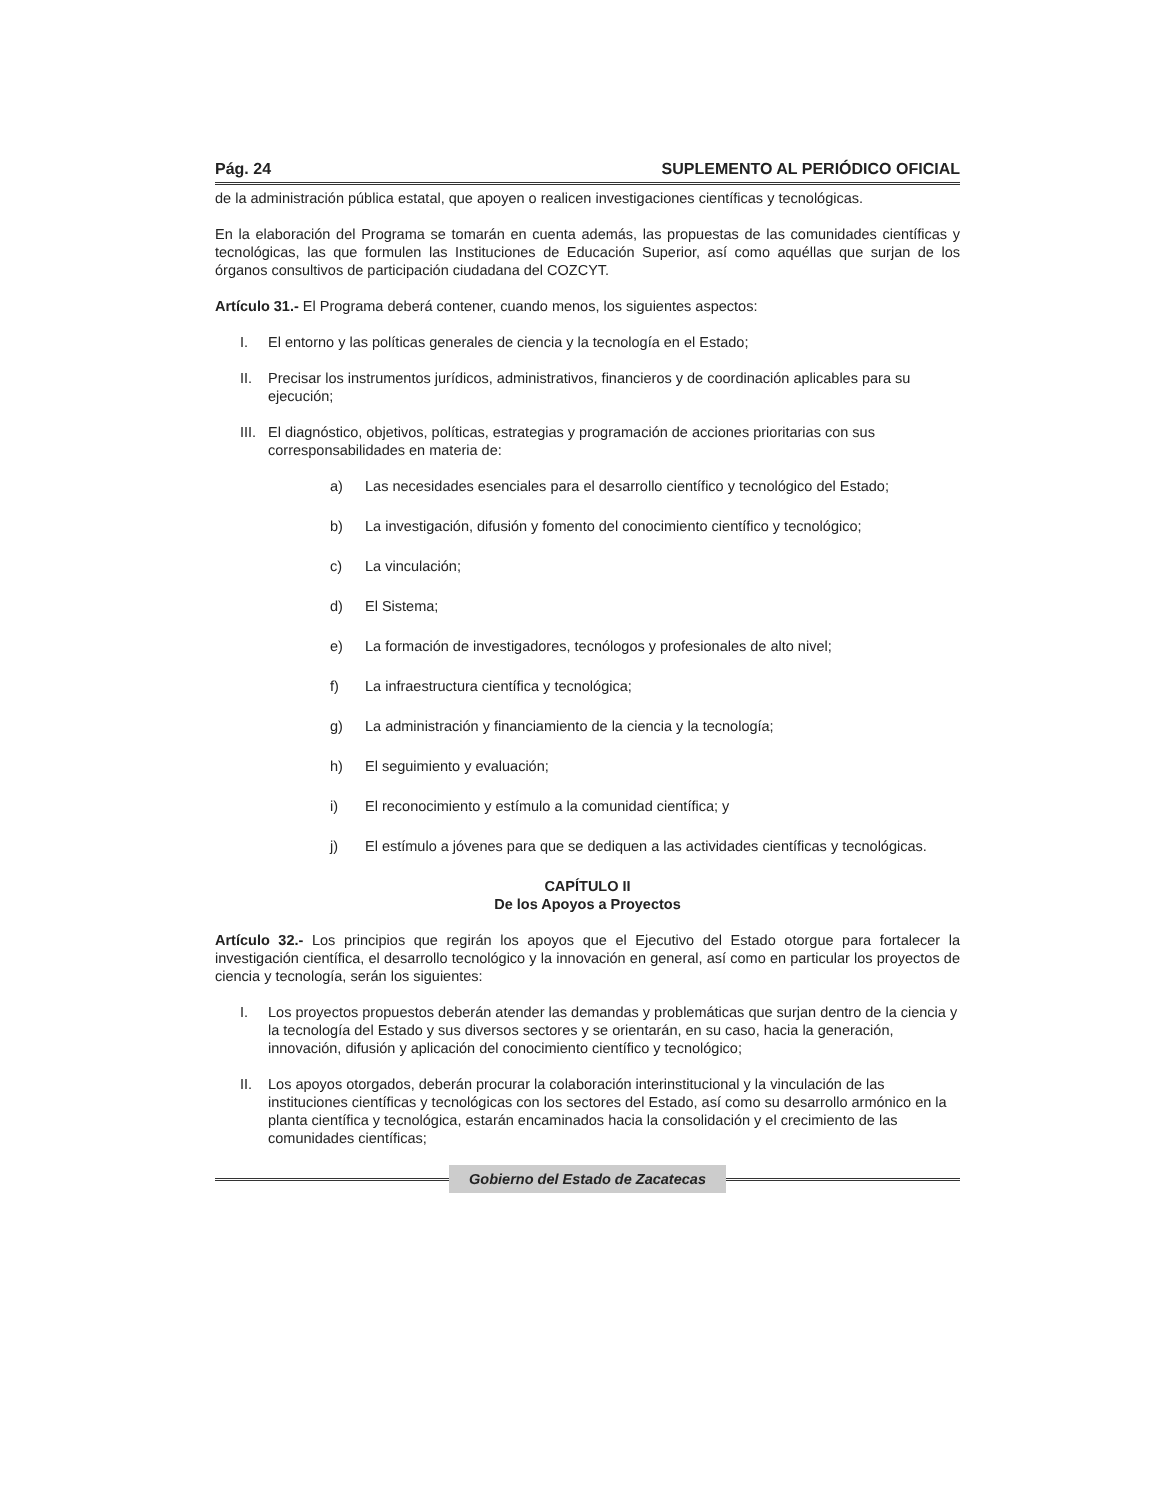Pág. 24 SUPLEMENTO AL PERIÓDICO OFICIAL
de la administración pública estatal, que apoyen o realicen investigaciones científicas y tecnológicas.
En la elaboración del Programa se tomarán en cuenta además, las propuestas de las comunidades científicas y tecnológicas, las que formulen las Instituciones de Educación Superior, así como aquéllas que surjan de los órganos consultivos de participación ciudadana del COZCYT.
Artículo 31.- El Programa deberá contener, cuando menos, los siguientes aspectos:
I. El entorno y las políticas generales de ciencia y la tecnología en el Estado;
II. Precisar los instrumentos jurídicos, administrativos, financieros y de coordinación aplicables para su ejecución;
III. El diagnóstico, objetivos, políticas, estrategias y programación de acciones prioritarias con sus corresponsabilidades en materia de:
a) Las necesidades esenciales para el desarrollo científico y tecnológico del Estado;
b) La investigación, difusión y fomento del conocimiento científico y tecnológico;
c) La vinculación;
d) El Sistema;
e) La formación de investigadores, tecnólogos y profesionales de alto nivel;
f) La infraestructura científica y tecnológica;
g) La administración y financiamiento de la ciencia y la tecnología;
h) El seguimiento y evaluación;
i) El reconocimiento y estímulo a la comunidad científica; y
j) El estímulo a jóvenes para que se dediquen a las actividades científicas y tecnológicas.
CAPÍTULO II
De los Apoyos a Proyectos
Artículo 32.- Los principios que regirán los apoyos que el Ejecutivo del Estado otorgue para fortalecer la investigación científica, el desarrollo tecnológico y la innovación en general, así como en particular los proyectos de ciencia y tecnología, serán los siguientes:
I. Los proyectos propuestos deberán atender las demandas y problemáticas que surjan dentro de la ciencia y la tecnología del Estado y sus diversos sectores y se orientarán, en su caso, hacia la generación, innovación, difusión y aplicación del conocimiento científico y tecnológico;
II. Los apoyos otorgados, deberán procurar la colaboración interinstitucional y la vinculación de las instituciones científicas y tecnológicas con los sectores del Estado, así como su desarrollo armónico en la planta científica y tecnológica, estarán encaminados hacia la consolidación y el crecimiento de las comunidades científicas;
Gobierno del Estado de Zacatecas